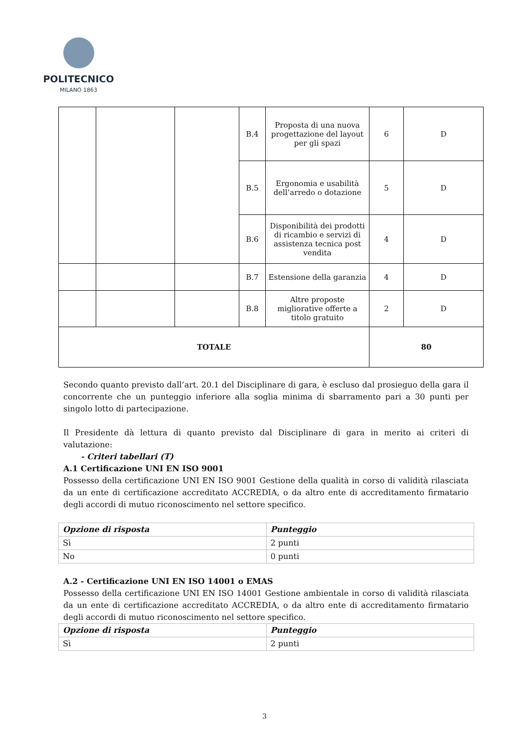POLITECNICO
MILANO 1863
| | | | B.4 | Proposta di una nuova progettazione del layout per gli spazi | 6 | D |
| | | | B.5 | Ergonomia e usabilità dell’arredo o dotazione | 5 | D |
| | | | B.6 | Disponibilità dei prodotti di ricambio e servizi di assistenza tecnica post vendita | 4 | D |
| | | | B.7 | Estensione della garanzia | 4 | D |
| | | | B.8 | Altre proposte migliorative offerte a titolo gratuito | 2 | D |
| TOTALE | | | | | 80 | |
Secondo quanto previsto dall’art. 20.1 del Disciplinare di gara, è escluso dal prosieguo della gara il concorrente che un punteggio inferiore alla soglia minima di sbarramento pari a 30 punti per singolo lotto di partecipazione.
Il Presidente dà lettura di quanto previsto dal Disciplinare di gara in merito ai criteri di valutazione:
- Criteri tabellari (T)
A.1 Certificazione UNI EN ISO 9001
Possesso della certificazione UNI EN ISO 9001 Gestione della qualità in corso di validità rilasciata da un ente di certificazione accreditato ACCREDIA, o da altro ente di accreditamento firmatario degli accordi di mutuo riconoscimento nel settore specifico.
| Opzione di risposta | Punteggio |
| Sì | 2 punti |
| No | 0 punti |
A.2 - Certificazione UNI EN ISO 14001 o EMAS
Possesso della certificazione UNI EN ISO 14001 Gestione ambientale in corso di validità rilasciata da un ente di certificazione accreditato ACCREDIA, o da altro ente di accreditamento firmatario degli accordi di mutuo riconoscimento nel settore specifico.
| Opzione di risposta | Punteggio |
| Sì | 2 punti |
3